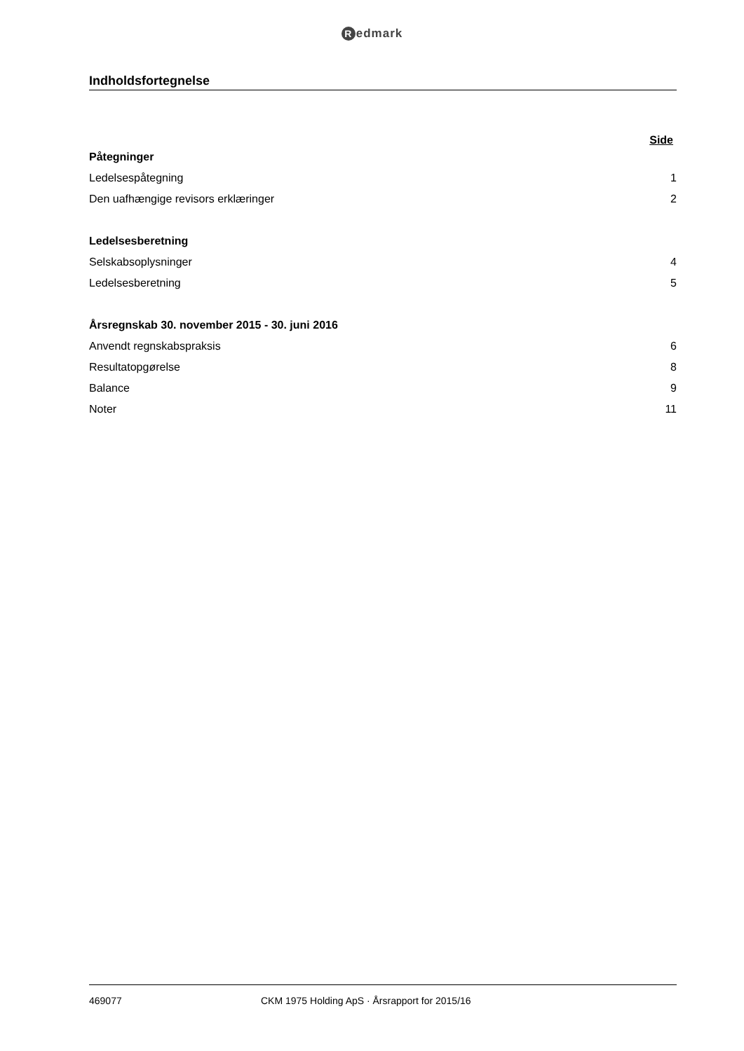Redmark
Indholdsfortegnelse
Side
| Påtegninger | |
| Ledelsespåtegning | 1 |
| Den uafhængige revisors erklæringer | 2 |
| Ledelsesberetning | |
| Selskabsoplysninger | 4 |
| Ledelsesberetning | 5 |
| Årsregnskab 30. november 2015 - 30. juni 2016 | |
| Anvendt regnskabspraksis | 6 |
| Resultatopgørelse | 8 |
| Balance | 9 |
| Noter | 11 |
469077 CKM 1975 Holding ApS · Årsrapport for 2015/16